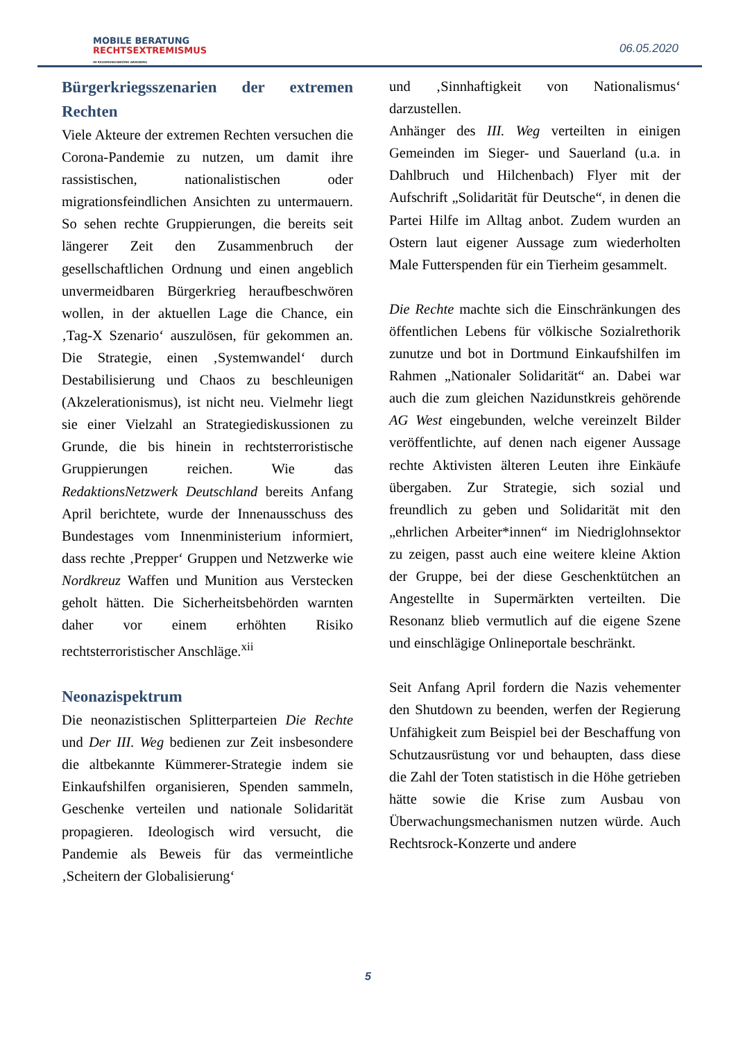MOBILE BERATUNG
RECHTSEXTREMISMUS
IM REGIERUNGSBEZIRK ARNSBERG
06.05.2020
Bürgerkriegsszenarien der extremen Rechten
Viele Akteure der extremen Rechten versuchen die Corona-Pandemie zu nutzen, um damit ihre rassistischen, nationalistischen oder migrationsfeindlichen Ansichten zu untermauern. So sehen rechte Gruppierungen, die bereits seit längerer Zeit den Zusammenbruch der gesellschaftlichen Ordnung und einen angeblich unvermeidbaren Bürgerkrieg heraufbeschwören wollen, in der aktuellen Lage die Chance, ein ‚Tag-X Szenario‘ auszulösen, für gekommen an. Die Strategie, einen ‚Systemwandel‘ durch Destabilisierung und Chaos zu beschleunigen (Akzelerationismus), ist nicht neu. Vielmehr liegt sie einer Vielzahl an Strategiediskussionen zu Grunde, die bis hinein in rechtsterroristische Gruppierungen reichen. Wie das RedaktionsNetzwerk Deutschland bereits Anfang April berichtete, wurde der Innenausschuss des Bundestages vom Innenministerium informiert, dass rechte ‚Prepper‘ Gruppen und Netzwerke wie Nordkreuz Waffen und Munition aus Verstecken geholt hätten. Die Sicherheitsbehörden warnten daher vor einem erhöhten Risiko rechtsterroristischer Anschläge.<sup>xii</sup>
Neonazispektrum
Die neonazistischen Splitterparteien Die Rechte und Der III. Weg bedienen zur Zeit insbesondere die altbekannte Kümmerer-Strategie indem sie Einkaufshilfen organisieren, Spenden sammeln, Geschenke verteilen und nationale Solidarität propagieren. Ideologisch wird versucht, die Pandemie als Beweis für das vermeintliche ‚Scheitern der Globalisierung‘
und ‚Sinnhaftigkeit von Nationalismus‘ darzustellen.
Anhänger des III. Weg verteilten in einigen Gemeinden im Sieger- und Sauerland (u.a. in Dahlbruch und Hilchenbach) Flyer mit der Aufschrift „Solidarität für Deutsche“, in denen die Partei Hilfe im Alltag anbot. Zudem wurden an Ostern laut eigener Aussage zum wiederholten Male Futterspenden für ein Tierheim gesammelt.
Die Rechte machte sich die Einschränkungen des öffentlichen Lebens für völkische Sozialrethorik zunutze und bot in Dortmund Einkaufshilfen im Rahmen „Nationaler Solidarität“ an. Dabei war auch die zum gleichen Nazidunstkreis gehörende AG West eingebunden, welche vereinzelt Bilder veröffentlichte, auf denen nach eigener Aussage rechte Aktivisten älteren Leuten ihre Einkäufe übergaben. Zur Strategie, sich sozial und freundlich zu geben und Solidarität mit den „ehrlichen Arbeiter*innen“ im Niedriglohnsektor zu zeigen, passt auch eine weitere kleine Aktion der Gruppe, bei der diese Geschenktütchen an Angestellte in Supermärkten verteilten. Die Resonanz blieb vermutlich auf die eigene Szene und einschlägige Onlineportale beschränkt.
Seit Anfang April fordern die Nazis vehementer den Shutdown zu beenden, werfen der Regierung Unfähigkeit zum Beispiel bei der Beschaffung von Schutzausrüstung vor und behaupten, dass diese die Zahl der Toten statistisch in die Höhe getrieben hätte sowie die Krise zum Ausbau von Überwachungsmechanismen nutzen würde. Auch Rechtsrock-Konzerte und andere
5